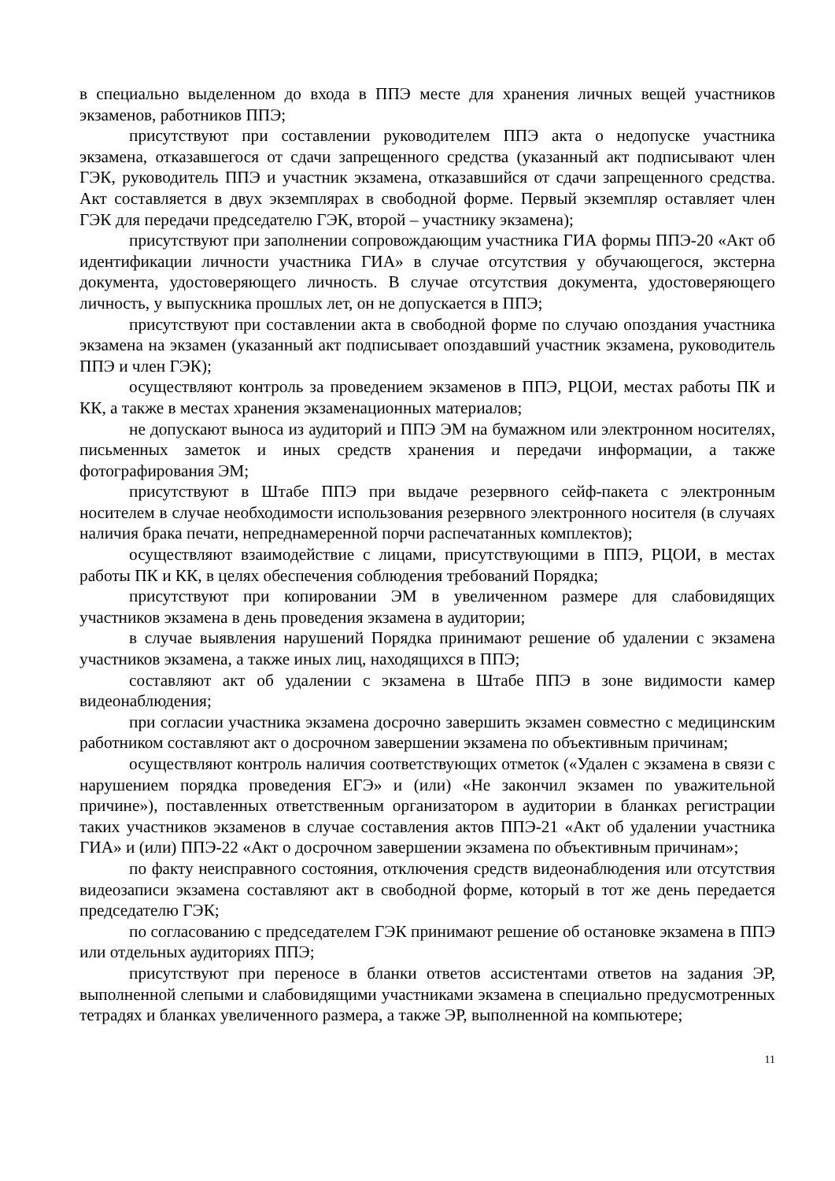в специально выделенном до входа в ППЭ месте для хранения личных вещей участников экзаменов, работников ППЭ;
присутствуют при составлении руководителем ППЭ акта о недопуске участника экзамена, отказавшегося от сдачи запрещенного средства (указанный акт подписывают член ГЭК, руководитель ППЭ и участник экзамена, отказавшийся от сдачи запрещенного средства. Акт составляется в двух экземплярах в свободной форме. Первый экземпляр оставляет член ГЭК для передачи председателю ГЭК, второй – участнику экзамена);
присутствуют при заполнении сопровождающим участника ГИА формы ППЭ-20 «Акт об идентификации личности участника ГИА» в случае отсутствия у обучающегося, экстерна документа, удостоверяющего личность. В случае отсутствия документа, удостоверяющего личность, у выпускника прошлых лет, он не допускается в ППЭ;
присутствуют при составлении акта в свободной форме по случаю опоздания участника экзамена на экзамен (указанный акт подписывает опоздавший участник экзамена, руководитель ППЭ и член ГЭК);
осуществляют контроль за проведением экзаменов в ППЭ, РЦОИ, местах работы ПК и КК, а также в местах хранения экзаменационных материалов;
не допускают выноса из аудиторий и ППЭ ЭМ на бумажном или электронном носителях, письменных заметок и иных средств хранения и передачи информации, а также фотографирования ЭМ;
присутствуют в Штабе ППЭ при выдаче резервного сейф-пакета с электронным носителем в случае необходимости использования резервного электронного носителя (в случаях наличия брака печати, непреднамеренной порчи распечатанных комплектов);
осуществляют взаимодействие с лицами, присутствующими в ППЭ, РЦОИ, в местах работы ПК и КК, в целях обеспечения соблюдения требований Порядка;
присутствуют при копировании ЭМ в увеличенном размере для слабовидящих участников экзамена в день проведения экзамена в аудитории;
в случае выявления нарушений Порядка принимают решение об удалении с экзамена участников экзамена, а также иных лиц, находящихся в ППЭ;
составляют акт об удалении с экзамена в Штабе ППЭ в зоне видимости камер видеонаблюдения;
при согласии участника экзамена досрочно завершить экзамен совместно с медицинским работником составляют акт о досрочном завершении экзамена по объективным причинам;
осуществляют контроль наличия соответствующих отметок («Удален с экзамена в связи с нарушением порядка проведения ЕГЭ» и (или) «Не закончил экзамен по уважительной причине»), поставленных ответственным организатором в аудитории в бланках регистрации таких участников экзаменов в случае составления актов ППЭ-21 «Акт об удалении участника ГИА» и (или) ППЭ-22 «Акт о досрочном завершении экзамена по объективным причинам»;
по факту неисправного состояния, отключения средств видеонаблюдения или отсутствия видеозаписи экзамена составляют акт в свободной форме, который в тот же день передается председателю ГЭК;
по согласованию с председателем ГЭК принимают решение об остановке экзамена в ППЭ или отдельных аудиториях ППЭ;
присутствуют при переносе в бланки ответов ассистентами ответов на задания ЭР, выполненной слепыми и слабовидящими участниками экзамена в специально предусмотренных тетрадях и бланках увеличенного размера, а также ЭР, выполненной на компьютере;
11